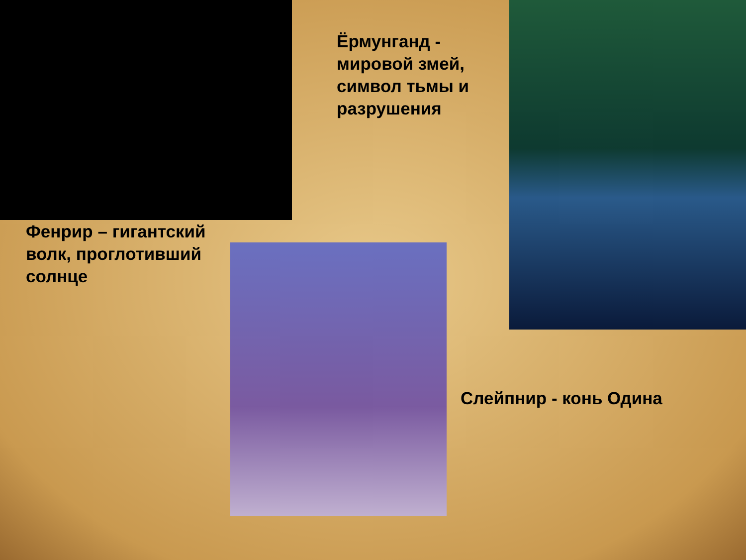Ёрмунганд - мировой змей, символ тьмы и разрушения
Фенрир – гигантский волк, проглотивший солнце
Слейпнир - конь Одина